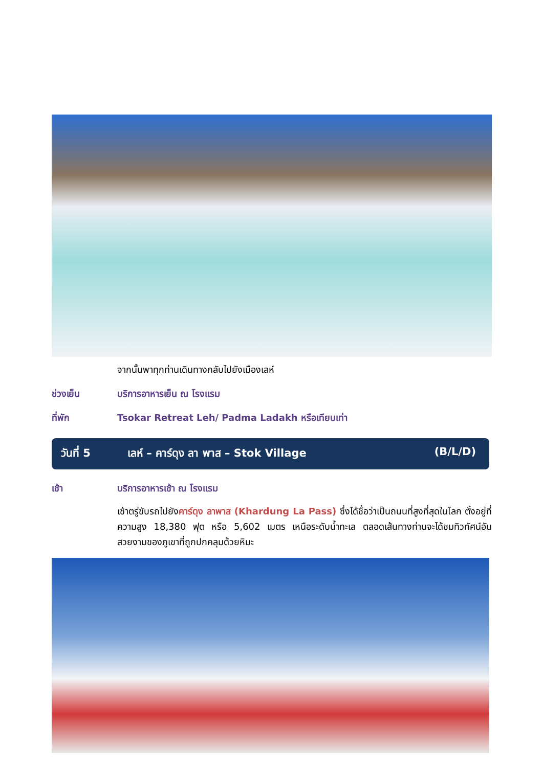จากนั้นพาทุกท่านเดินทางกลับไปยังเมืองเลห์
ช่วงเย็น บริการอาหารเย็น ณ โรงแรม
ที่พัก Tsokar Retreat Leh/ Padma Ladakh หรือเทียบเท่า
วันที่ 5 เลห์ – คาร์ดุง ลา พาส – Stok Village
(B/L/D)
เช้า บริการอาหารเช้า ณ โรงแรม
เช้าตรู่ขับรถไปยังคาร์ดุง ลาพาส (Khardung La Pass) ซึ่งได้ชื่อว่าเป็นถนนที่สูงที่สุดในโลก ตั้งอยู่ที่ความสูง 18,380 ฟุต หรือ 5,602 เมตร เหนือระดับน้ำทะเล ตลอดเส้นทางท่านจะได้ชมทิวทัศน์อันสวยงามของภูเขาที่ถูกปกคลุมด้วยหิมะ